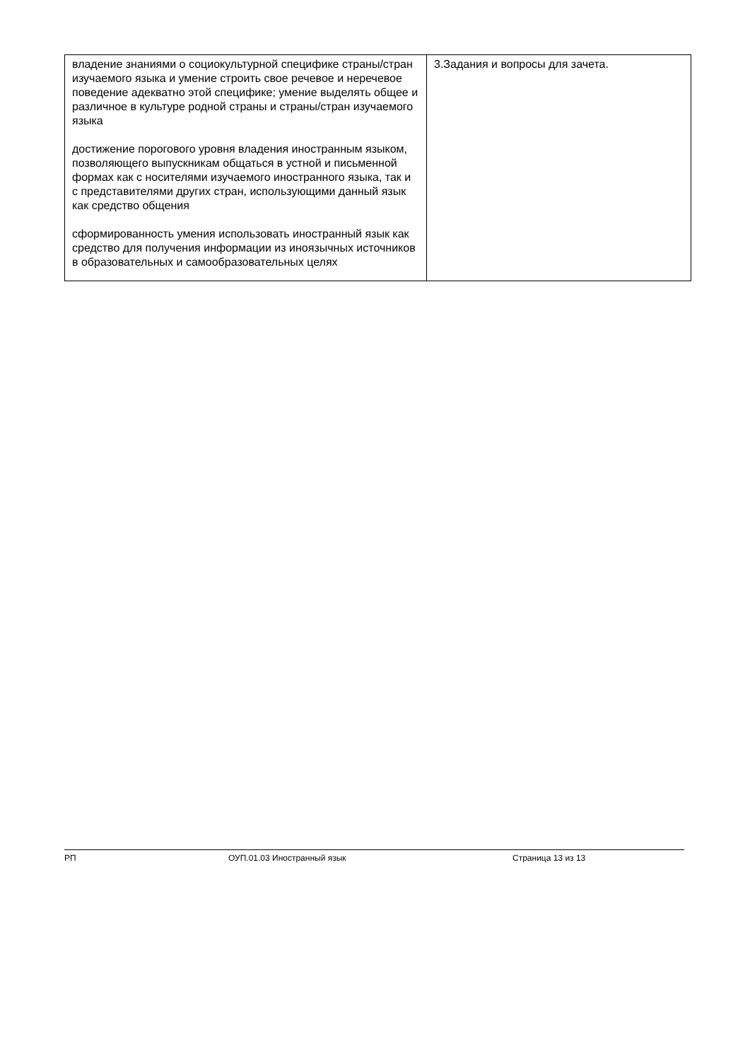| владение знаниями о социокультурной специфике страны/стран изучаемого языка и умение строить свое речевое и неречевое поведение адекватно этой специфике; умение выделять общее и различное в культуре родной страны и страны/стран изучаемого языка достижение порогового уровня владения иностранным языком, позволяющего выпускникам общаться в устной и письменной формах как с носителями изучаемого иностранного языка, так и с представителями других стран, использующими данный язык как средство общения сформированность умения использовать иностранный язык как средство для получения информации из иноязычных источников в образовательных и самообразовательных целях | 3.Задания и вопросы для зачета. |
РП ОУП.01.03 Иностранный язык Страница 13 из 13